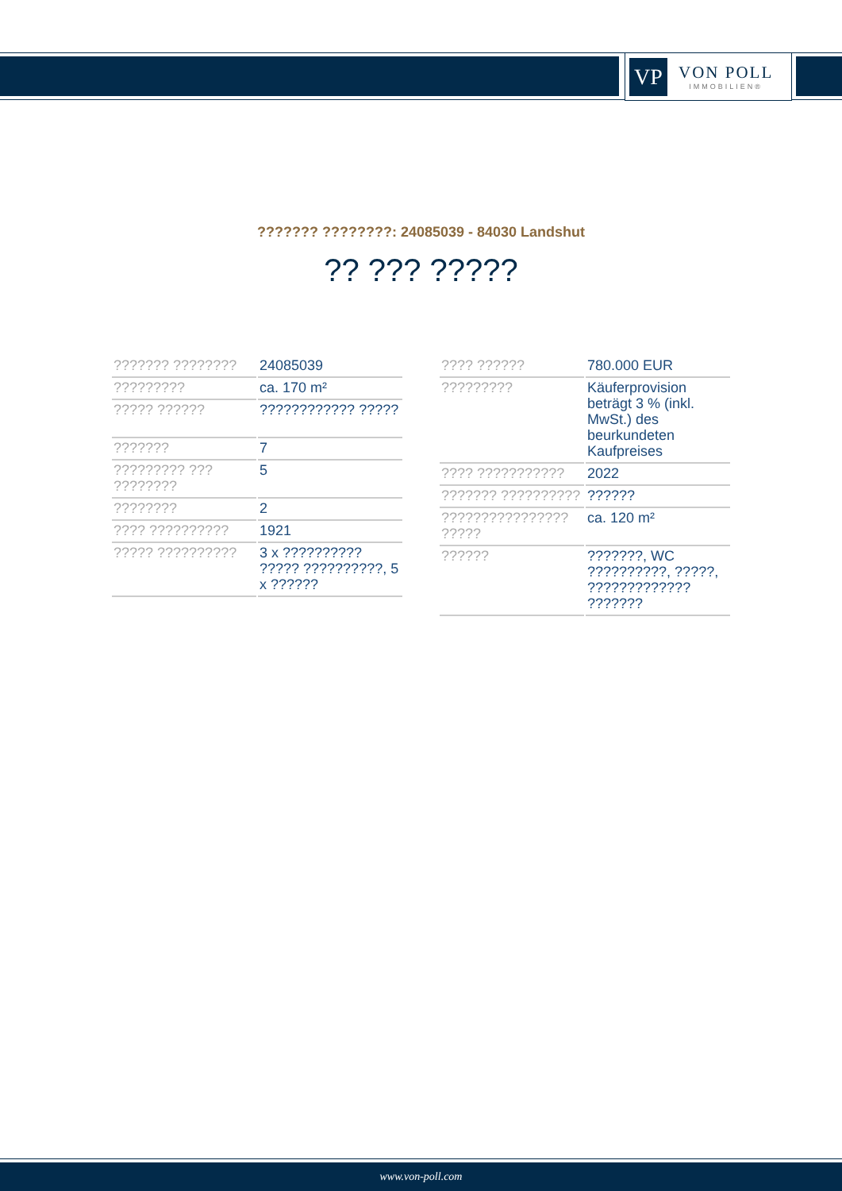VP
VON POLL
IMMOBILIEN®
??????? ????????: 24085039 - 84030 Landshut
?? ??? ?????
| ??????? ???????? | 24085039 |
| ????????? | ca. 170 m² |
| ????? ?????? | ???????????? ????? |
| ??????? | 7 |
| ????????? ??? ???????? | 5 |
| ???????? | 2 |
| ???? ?????????? | 1921 |
| ????? ?????????? | 3 x ?????????? ????? ??????????, 5 x ?????? |
| ???? ?????? | 780.000 EUR |
| ????????? | Käuferprovision beträgt 3 % (inkl. MwSt.) des beurkundeten Kaufpreises |
| ???? ??????????? | 2022 |
| ??????? ?????????? | ?????? |
| ???????????????? ????? | ca. 120 m² |
| ?????? | ???????, WC ??????????, ?????, ????????????? ??????? |
www.von-poll.com